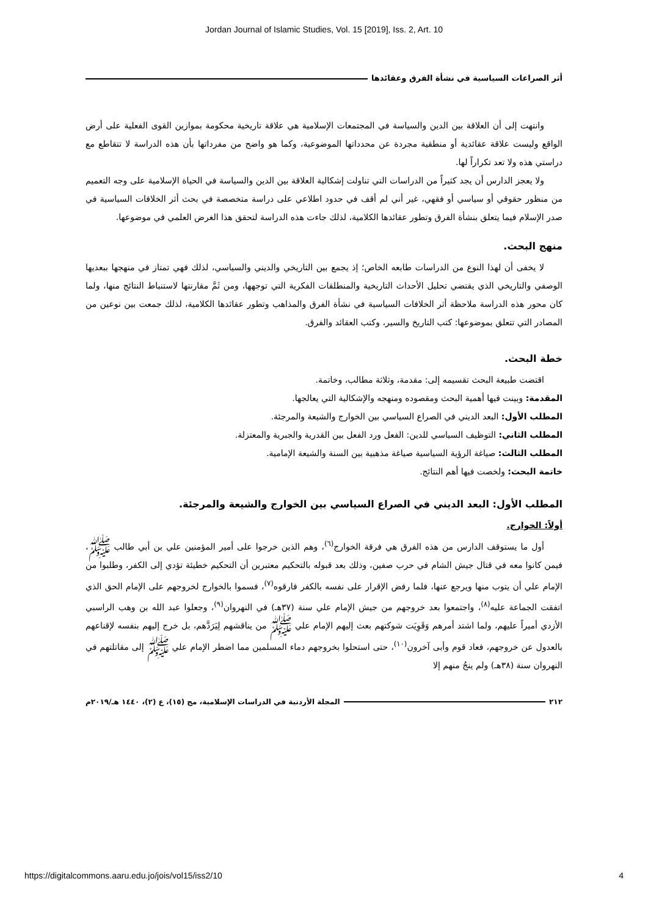Jordan Journal of Islamic Studies, Vol. 15 [2019], Iss. 2, Art. 10
أثر الصراعات السياسية في نشأة الفرق وعقائدها
وانتهت إلى أن العلاقة بين الدين والسياسة في المجتمعات الإسلامية هي علاقة تاريخية محكومة بموازين القوى الفعلية على أرض الواقع وليست علاقة عقائدية أو منطقية مجردة عن محدداتها الموضوعية، وكما هو واضح من مفرداتها بأن هذه الدراسة لا تتقاطع مع دراستي هذه ولا تعد تكراراً لها.
ولا يعجز الدارس أن يجد كثيراً من الدراسات التي تناولت إشكالية العلاقة بين الدين والسياسة في الحياة الإسلامية على وجه التعميم من منظور حقوقي أو سياسي أو فقهي، غير أني لم أقف في حدود اطلاعي على دراسة متخصصة في بحث أثر الخلافات السياسية في صدر الإسلام فيما يتعلق بنشأة الفرق وتطور عقائدها الكلامية، لذلك جاءت هذه الدراسة لتحقق هذا الغرض العلمي في موضوعها.
منهج البحث.
لا يخفى أن لهذا النوع من الدراسات طابعه الخاص؛ إذ يجمع بين التاريخي والديني والسياسي، لذلك فهي تمتاز في منهجها ببعديها الوصفي والتاريخي الذي يقتضي تحليل الأحداث التاريخية والمنطلقات الفكرية التي توجهها، ومن ثَمَّ مقارنتها لاستنباط النتائج منها، ولما كان محور هذه الدراسة ملاحظة أثر الخلافات السياسية في نشأة الفرق والمذاهب وتطور عقائدها الكلامية، لذلك جمعت بين نوعين من المصادر التي تتعلق بموضوعها: كتب التاريخ والسير، وكتب العقائد والفرق.
خطة البحث.
اقتضت طبيعة البحث تقسيمه إلى: مقدمة، وثلاثة مطالب، وخاتمة.
المقدمة: وبينت فيها أهمية البحث ومقصوده ومنهجه والإشكالية التي يعالجها.
المطلب الأول: البعد الديني في الصراع السياسي بين الخوارج والشيعة والمرجئة.
المطلب الثاني: التوظيف السياسي للدين: الفعل ورد الفعل بين القدرية والجبرية والمعتزلة.
المطلب الثالث: صياغة الرؤية السياسية صياغة مذهبية بين السنة والشيعة الإمامية.
خاتمة البحث: ولخصت فيها أهم النتائج.
المطلب الأول: البعد الديني في الصراع السياسي بين الخوارج والشيعة والمرجئة.
أولاً: الخوارج.
أول ما يستوقف الدارس من هذه الفرق هي فرقة الخوارج<sup>(٦)</sup>، وهم الذين خرجوا على أمير المؤمنين علي بن أبي طالب ﷺ، فيمن كانوا معه في قتال جيش الشام في حرب صفين، وذلك بعد قبوله بالتحكيم معتبرين أن التحكيم خطيئة تؤدي إلى الكفر، وطلبوا من الإمام علي أن يتوب منها ويرجع عنها، فلما رفض الإقرار على نفسه بالكفر فارقوه<sup>(٧)</sup>، فسموا بالخوارج لخروجهم على الإمام الحق الذي اتفقت الجماعة عليه<sup>(٨)</sup>، واجتمعوا بعد خروجهم من جيش الإمام علي سنة (٣٧هـ) في النهروان<sup>(٩)</sup>، وجعلوا عبد الله بن وهب الراسبي الأزدي أميراً عليهم، ولما اشتد أمرهم وَقَوِيَت شوكتهم بعث إليهم الإمام علي ﷺ من يناقشهم لِيَرَدَّهم، بل خرج إليهم بنفسه لإقناعهم بالعدول عن خروجهم، فعاد قوم وأبى آخرون<sup>(١٠)</sup>، حتى استحلوا بخروجهم دماء المسلمين مما اضطر الإمام علي ﷺ إلى مقاتلتهم في النهروان سنة (٣٨هـ) ولم ينجُ منهم إلا
٢١٢ المجلة الأردنية في الدراسات الإسلامية، مج (١٥)، ع (٢)، ١٤٤٠ هـ/٢٠١٩م
https://digitalcommons.aaru.edu.jo/jois/vol15/iss2/10 4